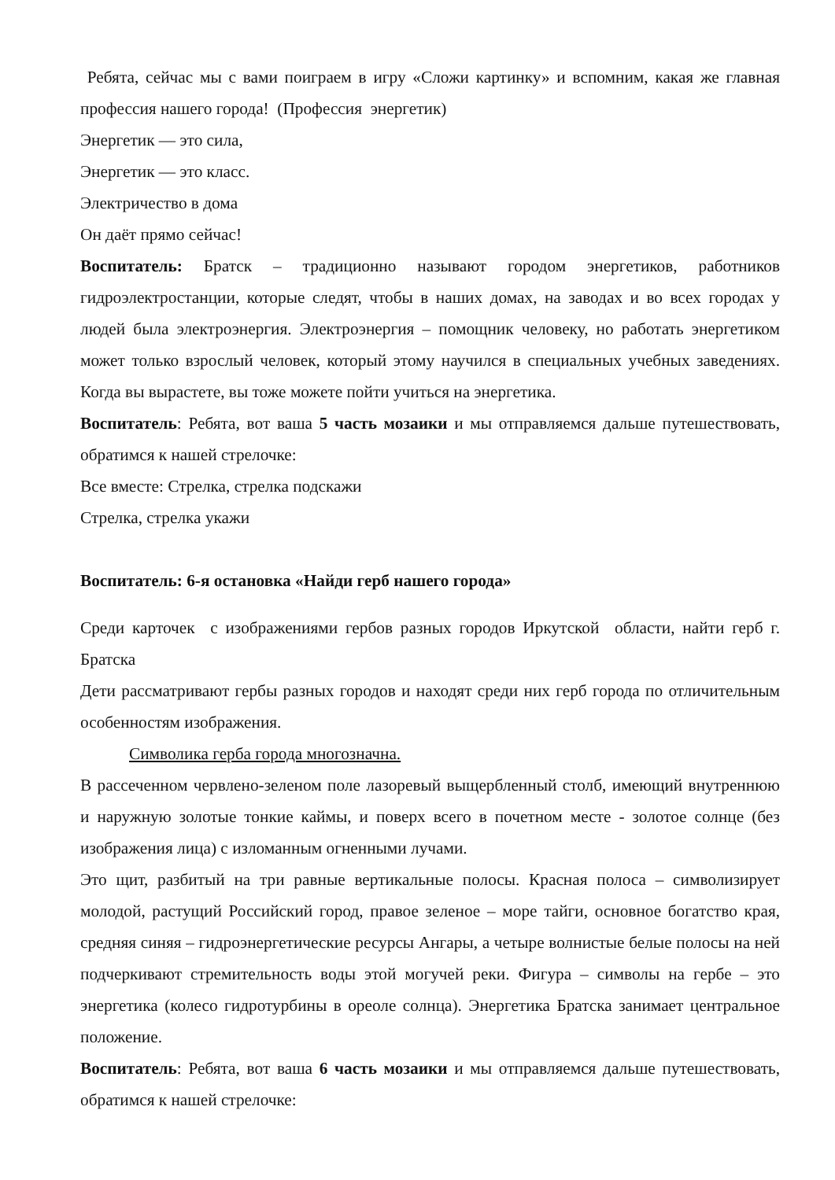Ребята, сейчас мы с вами поиграем в игру «Сложи картинку» и вспомним, какая же главная профессия нашего города! (Профессия энергетик)
Энергетик — это сила,
Энергетик — это класс.
Электричество в дома
Он даёт прямо сейчас!
Воспитатель: Братск – традиционно называют городом энергетиков, работников гидроэлектростанции, которые следят, чтобы в наших домах, на заводах и во всех городах у людей была электроэнергия. Электроэнергия – помощник человеку, но работать энергетиком может только взрослый человек, который этому научился в специальных учебных заведениях. Когда вы вырастете, вы тоже можете пойти учиться на энергетика.
Воспитатель: Ребята, вот ваша 5 часть мозаики и мы отправляемся дальше путешествовать, обратимся к нашей стрелочке:
Все вместе: Стрелка, стрелка подскажи
Стрелка, стрелка укажи
Воспитатель: 6-я остановка «Найди герб нашего города»
Среди карточек с изображениями гербов разных городов Иркутской области, найти герб г. Братска
Дети рассматривают гербы разных городов и находят среди них герб города по отличительным особенностям изображения.
Символика герба города многозначна.
В рассеченном червлено-зеленом поле лазоревый выщербленный столб, имеющий внутреннюю и наружную золотые тонкие каймы, и поверх всего в почетном месте - золотое солнце (без изображения лица) с изломанным огненными лучами.
Это щит, разбитый на три равные вертикальные полосы. Красная полоса – символизирует молодой, растущий Российский город, правое зеленое – море тайги, основное богатство края, средняя синяя – гидроэнергетические ресурсы Ангары, а четыре волнистые белые полосы на ней подчеркивают стремительность воды этой могучей реки. Фигура – символы на гербе – это энергетика (колесо гидротурбины в ореоле солнца). Энергетика Братска занимает центральное положение.
Воспитатель: Ребята, вот ваша 6 часть мозаики и мы отправляемся дальше путешествовать, обратимся к нашей стрелочке: